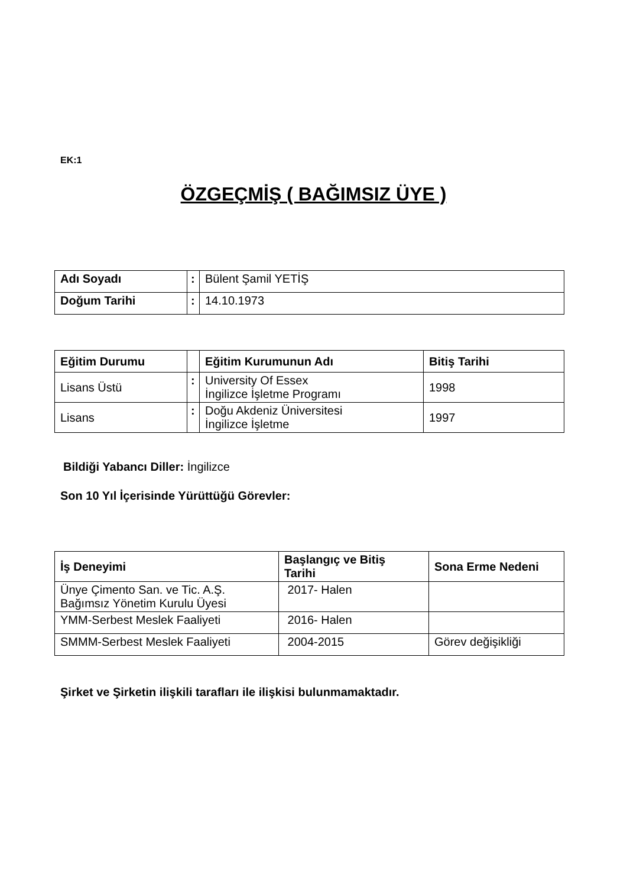EK:1
ÖZGEÇMİŞ ( BAĞIMSIZ ÜYE )
| Adı Soyadı | : | Bülent Şamil YETİŞ |
| Doğum Tarihi | : | 14.10.1973 |
| Eğitim Durumu | | Eğitim Kurumunun Adı | Bitiş Tarihi |
| Lisans Üstü | : | University Of Essex İngilizce İşletme Programı | 1998 |
| Lisans | : | Doğu Akdeniz Üniversitesi İngilizce İşletme | 1997 |
Bildiği Yabancı Diller: İngilizce
Son 10 Yıl İçerisinde Yürüttüğü Görevler:
| İş Deneyimi | Başlangıç ve Bitiş Tarihi | Sona Erme Nedeni |
| --- | --- | --- |
| Ünye Çimento San. ve Tic. A.Ş. Bağımsız Yönetim Kurulu Üyesi | 2017- Halen | |
| YMM-Serbest Meslek Faaliyeti | 2016- Halen | |
| SMMM-Serbest Meslek Faaliyeti | 2004-2015 | Görev değişikliği |
Şirket ve Şirketin ilişkili tarafları ile ilişkisi bulunmamaktadır.